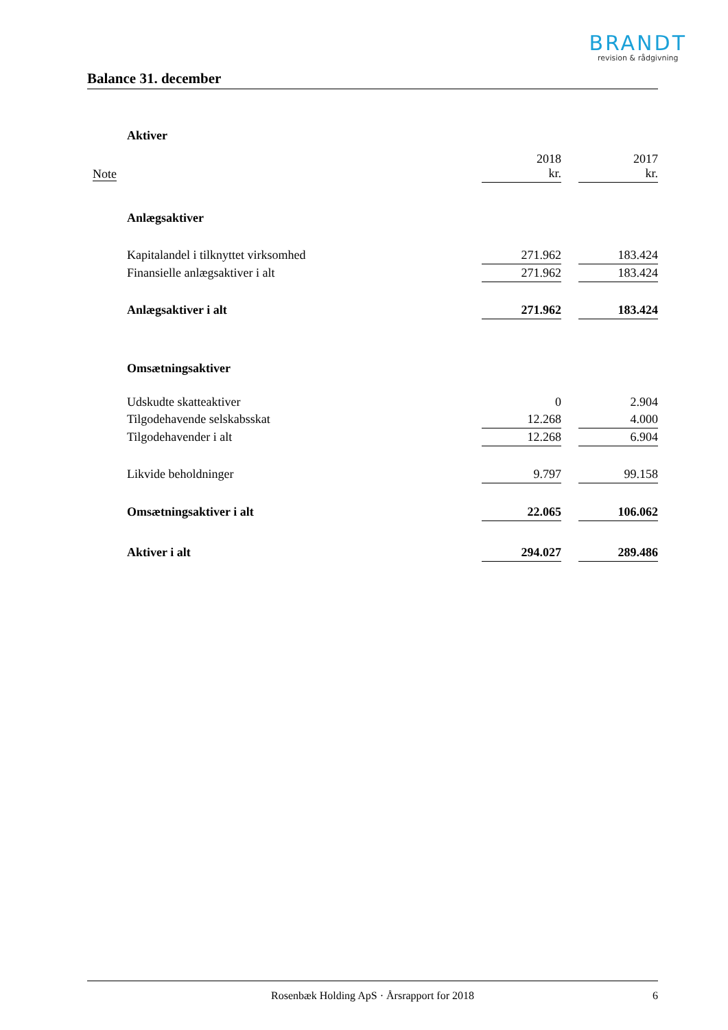BRANDT
revision & rådgivning
Balance 31. december
| | Aktiver | | | |
| Note | | 2018 kr. | | 2017 kr. |
| | Anlægsaktiver | | | |
| | Kapitalandel i tilknyttet virksomhed | 271.962 | | 183.424 |
| | Finansielle anlægsaktiver i alt | 271.962 | | 183.424 |
| | Anlægsaktiver i alt | 271.962 | | 183.424 |
| | Omsætningsaktiver | | | |
| | Udskudte skatteaktiver | 0 | | 2.904 |
| | Tilgodehavende selskabsskat | 12.268 | | 4.000 |
| | Tilgodehavender i alt | 12.268 | | 6.904 |
| | Likvide beholdninger | 9.797 | | 99.158 |
| | Omsætningsaktiver i alt | 22.065 | | 106.062 |
| | Aktiver i alt | 294.027 | | 289.486 |
Rosenbæk Holding ApS · Årsrapport for 2018 6